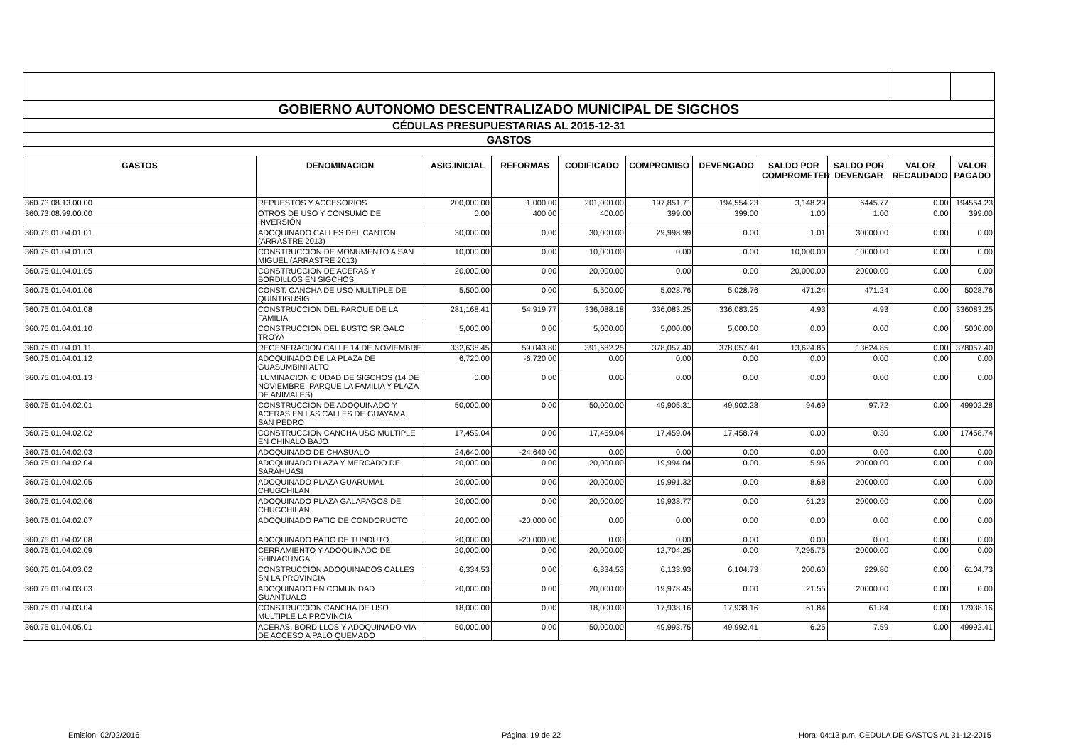| GOBIERNO AUTONOMO DESCENTRALIZADO MUNICIPAL DE SIGCHOS | | | | | | | | | | |
| CÉDULAS PRESUPUESTARIAS AL 2015-12-31 | | | | | | | | | | |
| GASTOS | | | | | | | | | | |
| GASTOS | DENOMINACION | ASIG.INICIAL | REFORMAS | CODIFICADO | COMPROMISO | DEVENGADO | SALDO POR COMPROMETER | SALDO POR DEVENGAR | VALOR RECAUDADO | VALOR PAGADO |
| 360.73.08.13.00.00 | REPUESTOS Y ACCESORIOS | 200,000.00 | 1,000.00 | 201,000.00 | 197,851.71 | 194,554.23 | 3,148.29 | 6445.77 | 0.00 | 194554.23 |
| 360.73.08.99.00.00 | OTROS DE USO Y CONSUMO DE INVERSIÓN | 0.00 | 400.00 | 400.00 | 399.00 | 399.00 | 1.00 | 1.00 | 0.00 | 399.00 |
| 360.75.01.04.01.01 | ADOQUINADO CALLES DEL CANTON (ARRASTRE 2013) | 30,000.00 | 0.00 | 30,000.00 | 29,998.99 | 0.00 | 1.01 | 30000.00 | 0.00 | 0.00 |
| 360.75.01.04.01.03 | CONSTRUCCION DE MONUMENTO A SAN MIGUEL (ARRASTRE 2013) | 10,000.00 | 0.00 | 10,000.00 | 0.00 | 0.00 | 10,000.00 | 10000.00 | 0.00 | 0.00 |
| 360.75.01.04.01.05 | CONSTRUCCION DE ACERAS Y BORDILLOS EN SIGCHOS | 20,000.00 | 0.00 | 20,000.00 | 0.00 | 0.00 | 20,000.00 | 20000.00 | 0.00 | 0.00 |
| 360.75.01.04.01.06 | CONST. CANCHA DE USO MULTIPLE DE QUINTIGUSIG | 5,500.00 | 0.00 | 5,500.00 | 5,028.76 | 5,028.76 | 471.24 | 471.24 | 0.00 | 5028.76 |
| 360.75.01.04.01.08 | CONSTRUCCION DEL PARQUE DE LA FAMILIA | 281,168.41 | 54,919.77 | 336,088.18 | 336,083.25 | 336,083.25 | 4.93 | 4.93 | 0.00 | 336083.25 |
| 360.75.01.04.01.10 | CONSTRUCCION DEL BUSTO SR.GALO TROYA | 5,000.00 | 0.00 | 5,000.00 | 5,000.00 | 5,000.00 | 0.00 | 0.00 | 0.00 | 5000.00 |
| 360.75.01.04.01.11 | REGENERACION CALLE 14 DE NOVIEMBRE | 332,638.45 | 59,043.80 | 391,682.25 | 378,057.40 | 378,057.40 | 13,624.85 | 13624.85 | 0.00 | 378057.40 |
| 360.75.01.04.01.12 | ADOQUINADO DE LA PLAZA DE GUASUMBINI ALTO | 6,720.00 | -6,720.00 | 0.00 | 0.00 | 0.00 | 0.00 | 0.00 | 0.00 | 0.00 |
| 360.75.01.04.01.13 | ILUMINACION CIUDAD DE SIGCHOS (14 DE NOVIEMBRE, PARQUE LA FAMILIA Y PLAZA DE ANIMALES) | 0.00 | 0.00 | 0.00 | 0.00 | 0.00 | 0.00 | 0.00 | 0.00 | 0.00 |
| 360.75.01.04.02.01 | CONSTRUCCION DE ADOQUINADO Y ACERAS EN LAS CALLES DE GUAYAMA SAN PEDRO | 50,000.00 | 0.00 | 50,000.00 | 49,905.31 | 49,902.28 | 94.69 | 97.72 | 0.00 | 49902.28 |
| 360.75.01.04.02.02 | CONSTRUCCION CANCHA USO MULTIPLE EN CHINALO BAJO | 17,459.04 | 0.00 | 17,459.04 | 17,459.04 | 17,458.74 | 0.00 | 0.30 | 0.00 | 17458.74 |
| 360.75.01.04.02.03 | ADOQUINADO DE CHASUALO | 24,640.00 | -24,640.00 | 0.00 | 0.00 | 0.00 | 0.00 | 0.00 | 0.00 | 0.00 |
| 360.75.01.04.02.04 | ADOQUINADO PLAZA Y MERCADO DE SARAHUASI | 20,000.00 | 0.00 | 20,000.00 | 19,994.04 | 0.00 | 5.96 | 20000.00 | 0.00 | 0.00 |
| 360.75.01.04.02.05 | ADOQUINADO PLAZA GUARUMAL CHUGCHILAN | 20,000.00 | 0.00 | 20,000.00 | 19,991.32 | 0.00 | 8.68 | 20000.00 | 0.00 | 0.00 |
| 360.75.01.04.02.06 | ADOQUINADO PLAZA GALAPAGOS DE CHUGCHILAN | 20,000.00 | 0.00 | 20,000.00 | 19,938.77 | 0.00 | 61.23 | 20000.00 | 0.00 | 0.00 |
| 360.75.01.04.02.07 | ADOQUINADO PATIO DE CONDORUCTO | 20,000.00 | -20,000.00 | 0.00 | 0.00 | 0.00 | 0.00 | 0.00 | 0.00 | 0.00 |
| 360.75.01.04.02.08 | ADOQUINADO PATIO DE TUNDUTO | 20,000.00 | -20,000.00 | 0.00 | 0.00 | 0.00 | 0.00 | 0.00 | 0.00 | 0.00 |
| 360.75.01.04.02.09 | CERRAMIENTO Y ADOQUINADO DE SHINACUNGA | 20,000.00 | 0.00 | 20,000.00 | 12,704.25 | 0.00 | 7,295.75 | 20000.00 | 0.00 | 0.00 |
| 360.75.01.04.03.02 | CONSTRUCCION ADOQUINADOS CALLES SN LA PROVINCIA | 6,334.53 | 0.00 | 6,334.53 | 6,133.93 | 6,104.73 | 200.60 | 229.80 | 0.00 | 6104.73 |
| 360.75.01.04.03.03 | ADOQUINADO EN COMUNIDAD GUANTUALO | 20,000.00 | 0.00 | 20,000.00 | 19,978.45 | 0.00 | 21.55 | 20000.00 | 0.00 | 0.00 |
| 360.75.01.04.03.04 | CONSTRUCCION CANCHA DE USO MULTIPLE LA PROVINCIA | 18,000.00 | 0.00 | 18,000.00 | 17,938.16 | 17,938.16 | 61.84 | 61.84 | 0.00 | 17938.16 |
| 360.75.01.04.05.01 | ACERAS, BORDILLOS Y ADOQUINADO VIA DE ACCESO A PALO QUEMADO | 50,000.00 | 0.00 | 50,000.00 | 49,993.75 | 49,992.41 | 6.25 | 7.59 | 0.00 | 49992.41 |
Emision: 02/02/2016 Página: 19 de 22 Hora: 04:13 p.m. CEDULA DE GASTOS AL 31-12-2015